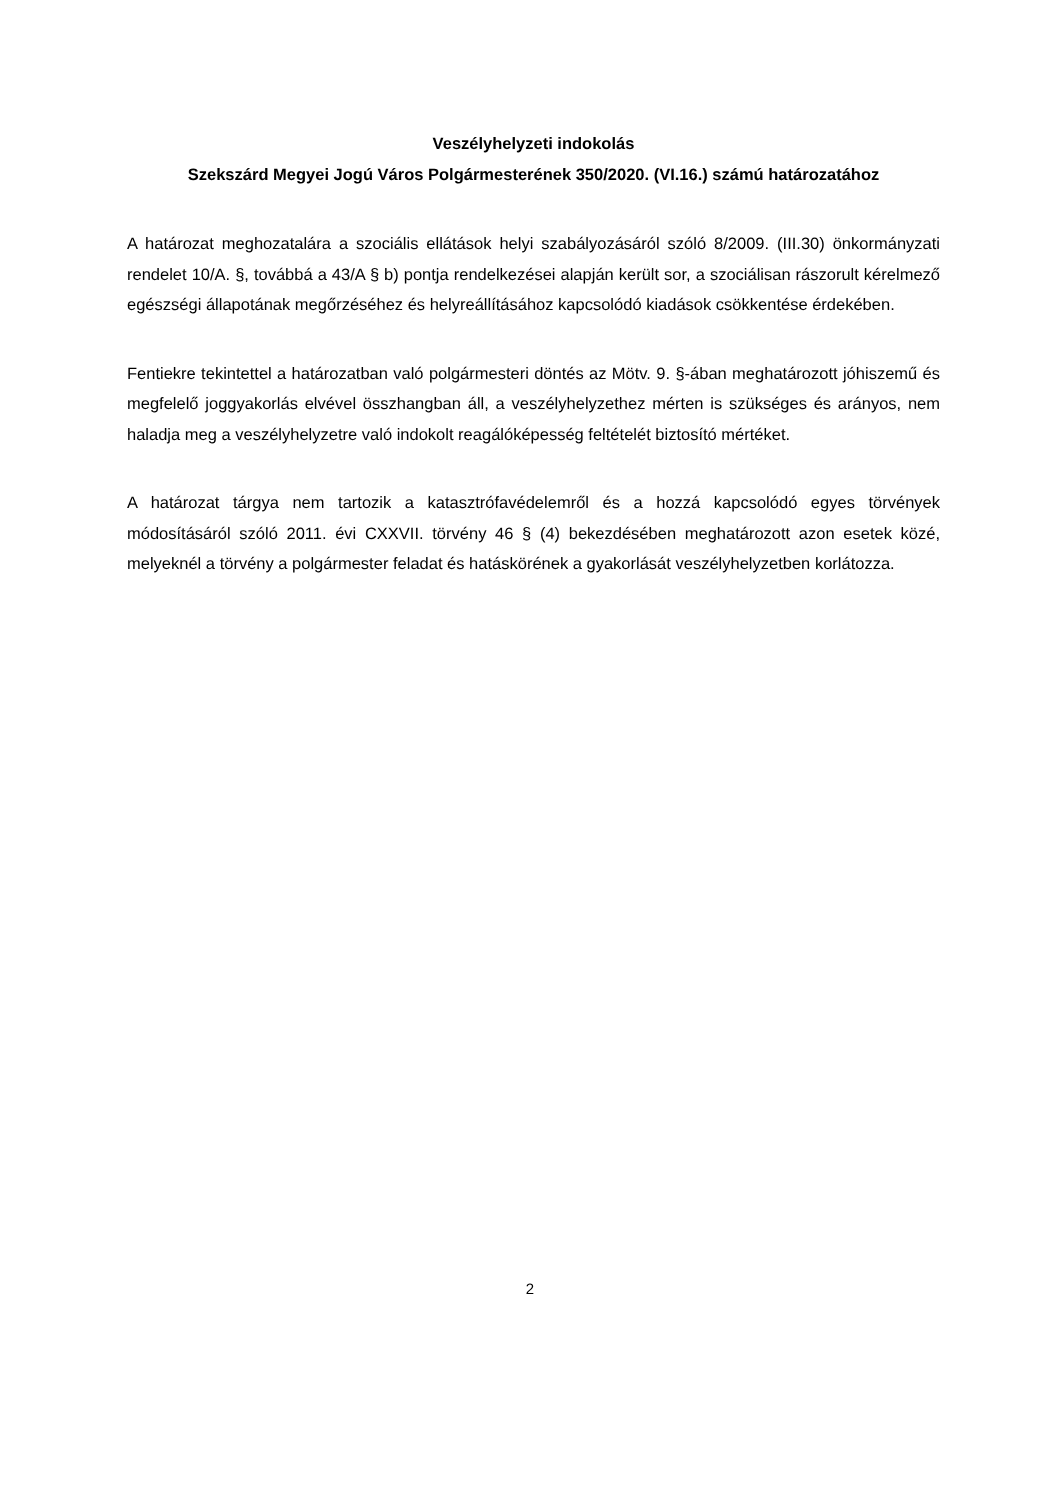Veszélyhelyzeti indokolás
Szekszárd Megyei Jogú Város Polgármesterének 350/2020. (VI.16.) számú határozatához
A határozat meghozatalára a szociális ellátások helyi szabályozásáról szóló 8/2009. (III.30) önkormányzati rendelet 10/A. §, továbbá a 43/A § b) pontja rendelkezései alapján került sor, a szociálisan rászorult kérelmező egészségi állapotának megőrzéséhez és helyreállításához kapcsolódó kiadások csökkentése érdekében.
Fentiekre tekintettel a határozatban való polgármesteri döntés az Mötv. 9. §-ában meghatározott jóhiszemű és megfelelő joggyakorlás elvével összhangban áll, a veszélyhelyzethez mérten is szükséges és arányos, nem haladja meg a veszélyhelyzetre való indokolt reagálóképesség feltételét biztosító mértéket.
A határozat tárgya nem tartozik a katasztrófavédelemről és a hozzá kapcsolódó egyes törvények módosításáról szóló 2011. évi CXXVII. törvény 46 § (4) bekezdésében meghatározott azon esetek közé, melyeknél a törvény a polgármester feladat és hatáskörének a gyakorlását veszélyhelyzetben korlátozza.
2